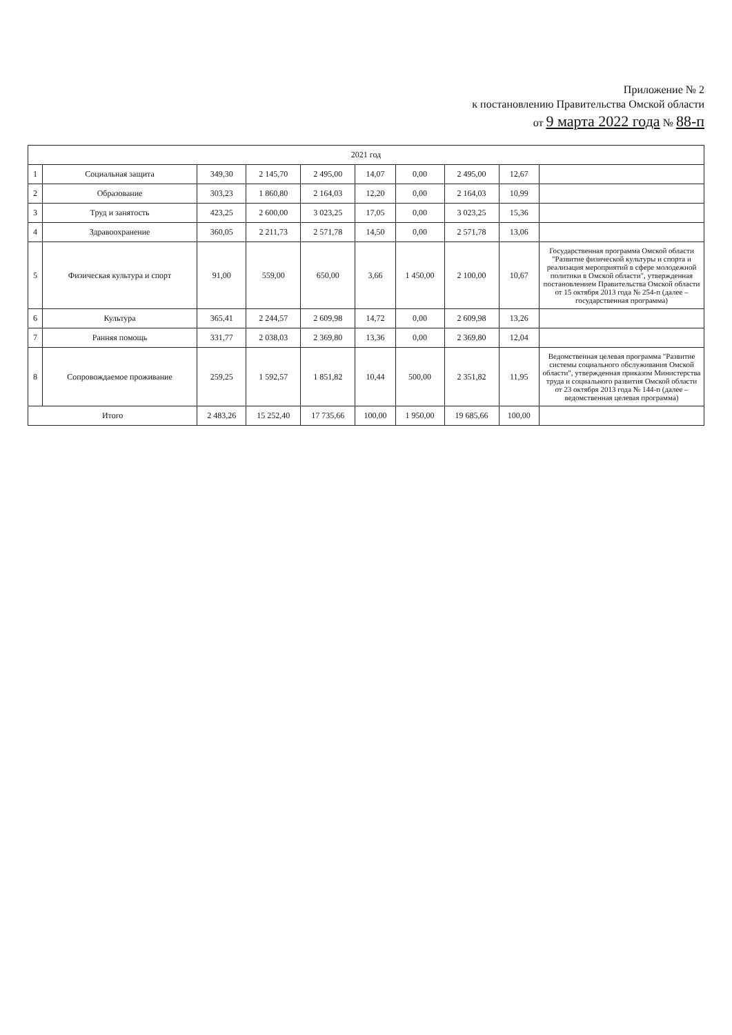Приложение № 2
к постановлению Правительства Омской области
от 9 марта 2022 года № 88-п
| 2021 год | | | | | | | | | |
| --- | --- | --- | --- | --- | --- | --- | --- | --- | --- |
| 1 | Социальная защита | 349,30 | 2 145,70 | 2 495,00 | 14,07 | 0,00 | 2 495,00 | 12,67 | |
| 2 | Образование | 303,23 | 1 860,80 | 2 164,03 | 12,20 | 0,00 | 2 164,03 | 10,99 | |
| 3 | Труд и занятость | 423,25 | 2 600,00 | 3 023,25 | 17,05 | 0,00 | 3 023,25 | 15,36 | |
| 4 | Здравоохранение | 360,05 | 2 211,73 | 2 571,78 | 14,50 | 0,00 | 2 571,78 | 13,06 | |
| 5 | Физическая культура и спорт | 91,00 | 559,00 | 650,00 | 3,66 | 1 450,00 | 2 100,00 | 10,67 | Государственная программа Омской области "Развитие физической культуры и спорта и реализация мероприятий в сфере молодежной политики в Омской области", утвержденная постановлением Правительства Омской области от 15 октября 2013 года № 254-п (далее – государственная программа) |
| 6 | Культура | 365,41 | 2 244,57 | 2 609,98 | 14,72 | 0,00 | 2 609,98 | 13,26 | |
| 7 | Ранняя помощь | 331,77 | 2 038,03 | 2 369,80 | 13,36 | 0,00 | 2 369,80 | 12,04 | |
| 8 | Сопровождаемое проживание | 259,25 | 1 592,57 | 1 851,82 | 10,44 | 500,00 | 2 351,82 | 11,95 | Ведомственная целевая программа "Развитие системы социального обслуживания Омской области", утвержденная приказом Министерства труда и социального развития Омской области от 23 октября 2013 года № 144-п (далее – ведомственная целевая программа) |
| Итого | | 2 483,26 | 15 252,40 | 17 735,66 | 100,00 | 1 950,00 | 19 685,66 | 100,00 | |